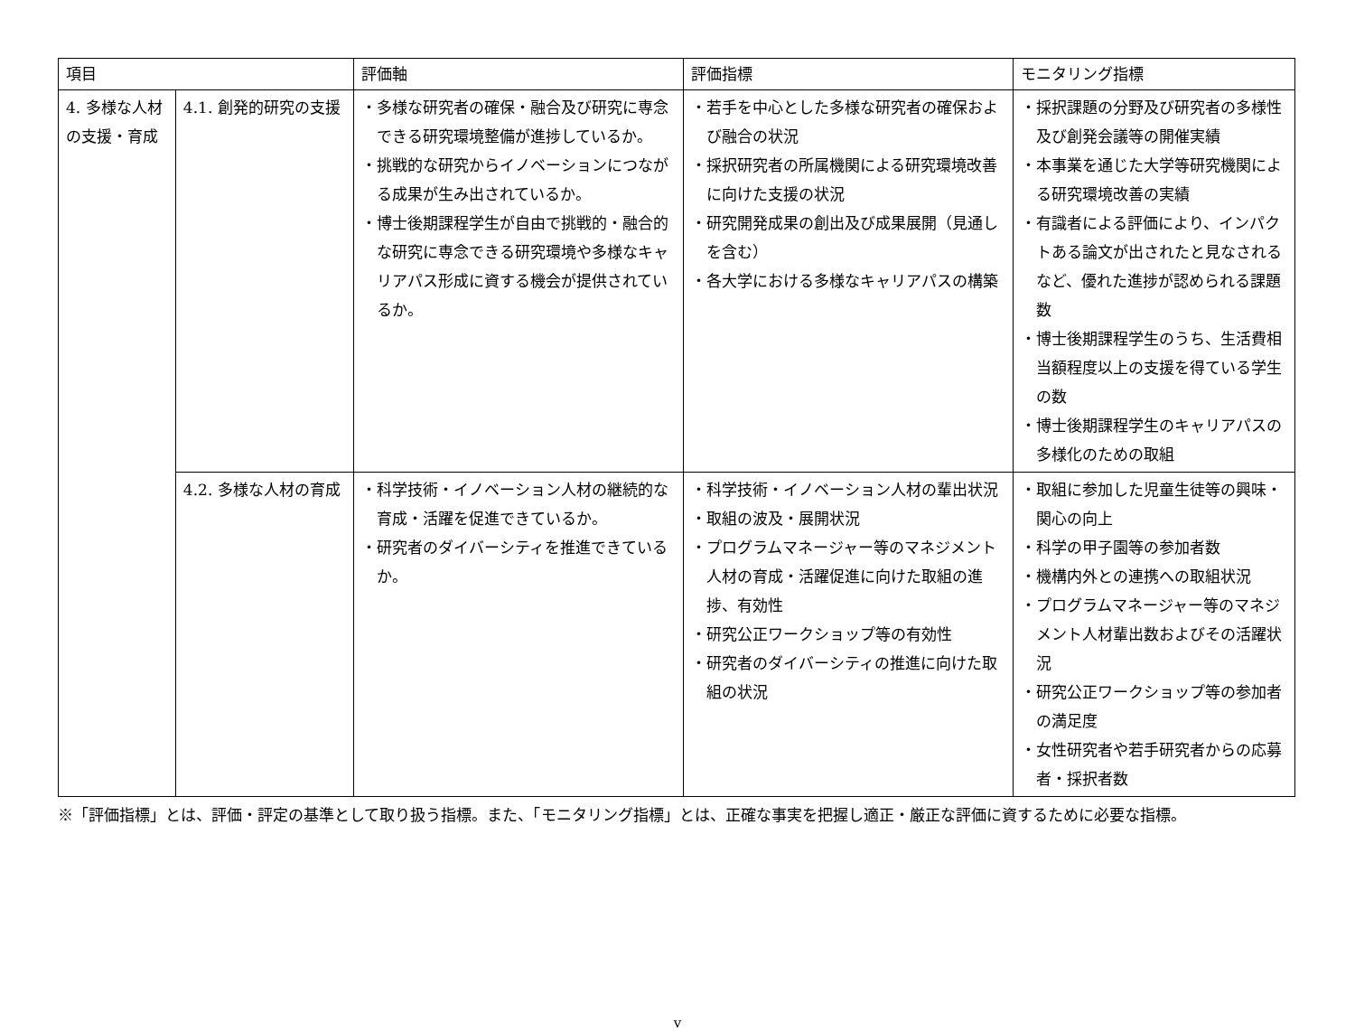| 項目 | | 評価軸 | 評価指標 | モニタリング指標 |
| --- | --- | --- | --- | --- |
| 4. 多様な人材の支援・育成 | 4.1. 創発的研究の支援 | ・多様な研究者の確保・融合及び研究に専念できる研究環境整備が進捗しているか。 ・挑戦的な研究からイノベーションにつながる成果が生み出されているか。 ・博士後期課程学生が自由で挑戦的・融合的な研究に専念できる研究環境や多様なキャリアパス形成に資する機会が提供されているか。 | ・若手を中心とした多様な研究者の確保および融合の状況 ・採択研究者の所属機関による研究環境改善に向けた支援の状況 ・研究開発成果の創出及び成果展開（見通しを含む） ・各大学における多様なキャリアパスの構築 | ・採択課題の分野及び研究者の多様性及び創発会議等の開催実績 ・本事業を通じた大学等研究機関による研究環境改善の実績 ・有識者による評価により、インパクトある論文が出されたと見なされるなど、優れた進捗が認められる課題数 ・博士後期課程学生のうち、生活費相当額程度以上の支援を得ている学生の数 ・博士後期課程学生のキャリアパスの多様化のための取組 |
| | 4.2. 多様な人材の育成 | ・科学技術・イノベーション人材の継続的な育成・活躍を促進できているか。 ・研究者のダイバーシティを推進できているか。 | ・科学技術・イノベーション人材の輩出状況 ・取組の波及・展開状況 ・プログラムマネージャー等のマネジメント人材の育成・活躍促進に向けた取組の進捗、有効性 ・研究公正ワークショップ等の有効性 ・研究者のダイバーシティの推進に向けた取組の状況 | ・取組に参加した児童生徒等の興味・関心の向上 ・科学の甲子園等の参加者数 ・機構内外との連携への取組状況 ・プログラムマネージャー等のマネジメント人材輩出数およびその活躍状況 ・研究公正ワークショップ等の参加者の満足度 ・女性研究者や若手研究者からの応募者・採択者数 |
※「評価指標」とは、評価・評定の基準として取り扱う指標。また、「モニタリング指標」とは、正確な事実を把握し適正・厳正な評価に資するために必要な指標。
v